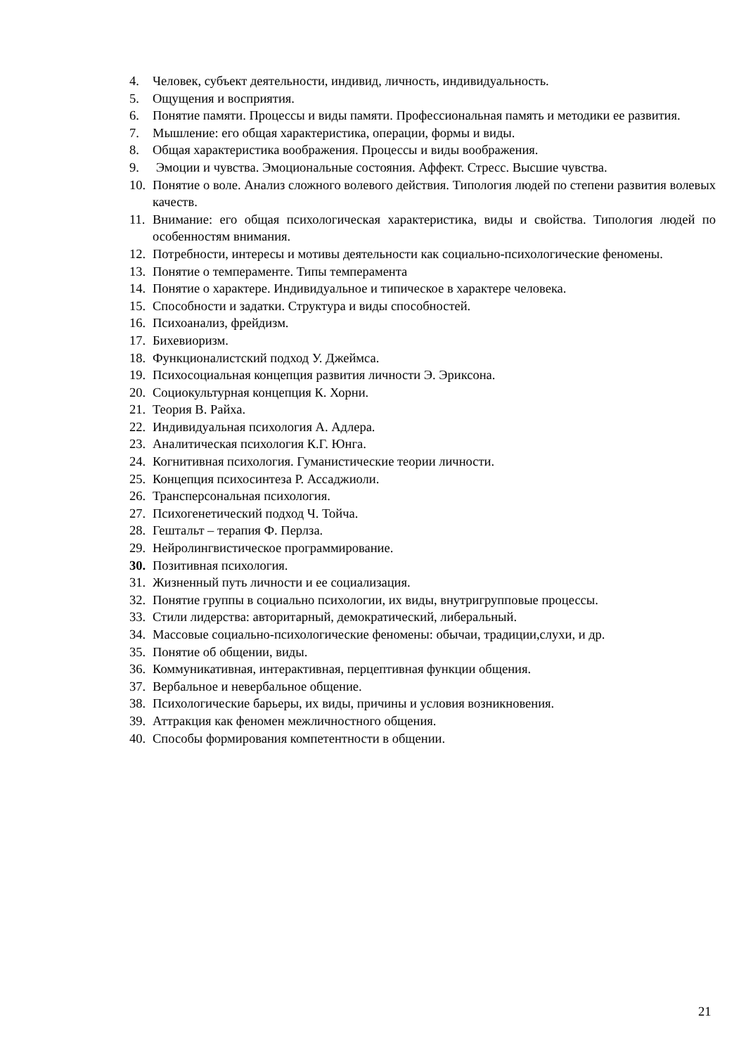4. Человек, субъект деятельности, индивид, личность, индивидуальность.
5. Ощущения и восприятия.
6. Понятие памяти. Процессы и виды памяти. Профессиональная память и методики ее развития.
7. Мышление: его общая характеристика, операции, формы и виды.
8. Общая характеристика воображения. Процессы и виды воображения.
9. Эмоции и чувства. Эмоциональные состояния. Аффект. Стресс. Высшие чувства.
10. Понятие о воле. Анализ сложного волевого действия. Типология людей по степени развития волевых качеств.
11. Внимание: его общая психологическая характеристика, виды и свойства. Типология людей по особенностям внимания.
12. Потребности, интересы и мотивы деятельности как социально-психологические феномены.
13. Понятие о темпераменте. Типы темперамента
14. Понятие о характере. Индивидуальное и типическое в характере человека.
15. Способности и задатки. Структура и виды способностей.
16. Психоанализ, фрейдизм.
17. Бихевиоризм.
18. Функционалистский подход У. Джеймса.
19. Психосоциальная концепция развития личности Э. Эриксона.
20. Социокультурная концепция К. Хорни.
21. Теория В. Райха.
22. Индивидуальная психология А. Адлера.
23. Аналитическая психология К.Г. Юнга.
24. Когнитивная психология. Гуманистические теории личности.
25. Концепция психосинтеза Р. Ассаджиоли.
26. Трансперсональная психология.
27. Психогенетический подход Ч. Тойча.
28. Гештальт – терапия Ф. Перлза.
29. Нейролингвистическое программирование.
30. Позитивная психология.
31. Жизненный путь личности и ее социализация.
32. Понятие группы в социально психологии, их виды, внутригрупповые процессы.
33. Стили лидерства: авторитарный, демократический, либеральный.
34. Массовые социально-психологические феномены: обычаи, традиции,слухи, и др.
35. Понятие об общении, виды.
36. Коммуникативная, интерактивная, перцептивная функции общения.
37. Вербальное и невербальное общение.
38. Психологические барьеры, их виды, причины и условия возникновения.
39. Аттракция как феномен межличностного общения.
40. Способы формирования компетентности в общении.
21